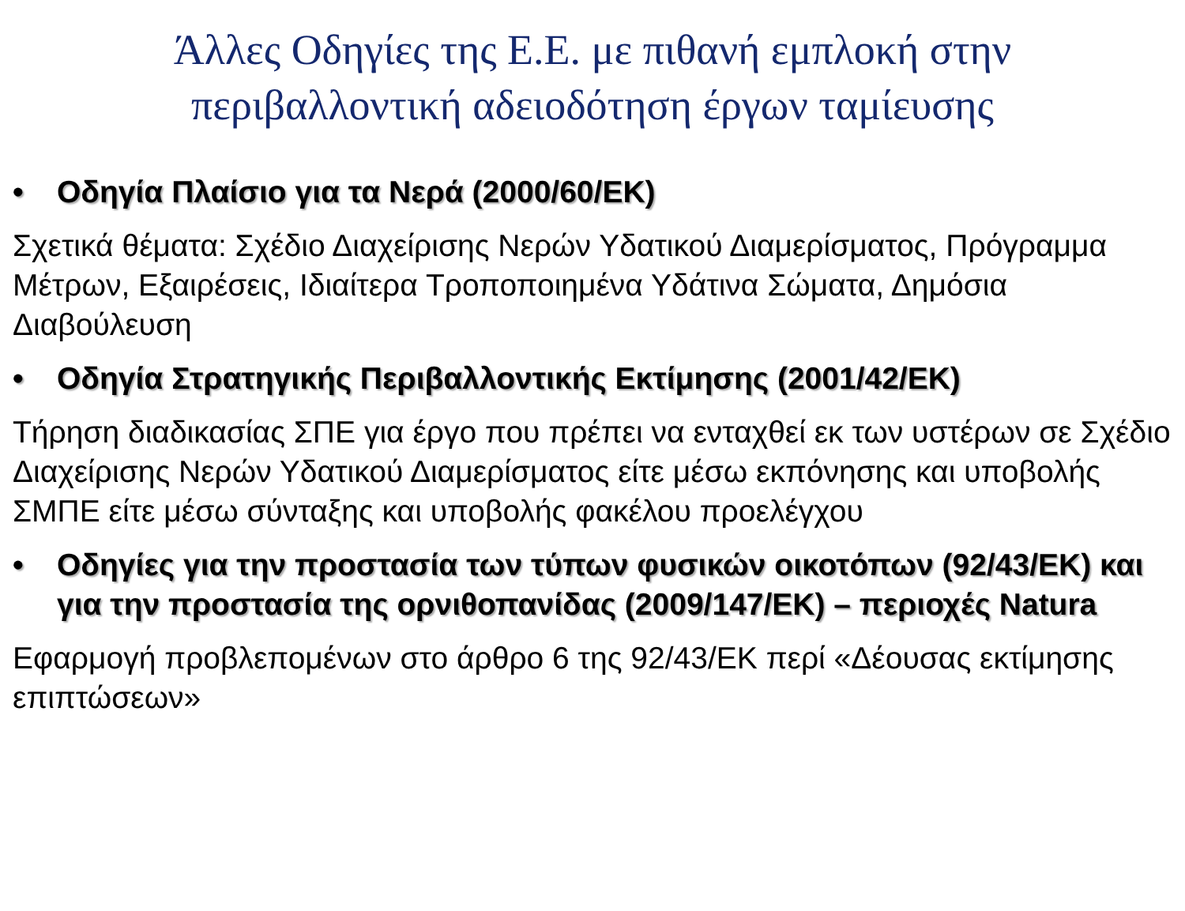Άλλες Οδηγίες της Ε.Ε. με πιθανή εμπλοκή στην περιβαλλοντική αδειοδότηση έργων ταμίευσης
• Οδηγία Πλαίσιο για τα Νερά (2000/60/ΕΚ)
Σχετικά θέματα: Σχέδιο Διαχείρισης Νερών Υδατικού Διαμερίσματος, Πρόγραμμα Μέτρων, Εξαιρέσεις, Ιδιαίτερα Τροποποιημένα Υδάτινα Σώματα, Δημόσια Διαβούλευση
• Οδηγία Στρατηγικής Περιβαλλοντικής Εκτίμησης (2001/42/ΕΚ)
Τήρηση διαδικασίας ΣΠΕ για έργο που πρέπει να ενταχθεί εκ των υστέρων σε Σχέδιο Διαχείρισης Νερών Υδατικού Διαμερίσματος είτε μέσω εκπόνησης και υποβολής ΣΜΠΕ είτε μέσω σύνταξης και υποβολής φακέλου προελέγχου
• Οδηγίες για την προστασία των τύπων φυσικών οικοτόπων (92/43/ΕΚ) και για την προστασία της ορνιθοπανίδας (2009/147/ΕΚ) – περιοχές Natura
Εφαρμογή προβλεπομένων στο άρθρο 6 της 92/43/ΕΚ περί «Δέουσας εκτίμησης επιπτώσεων»